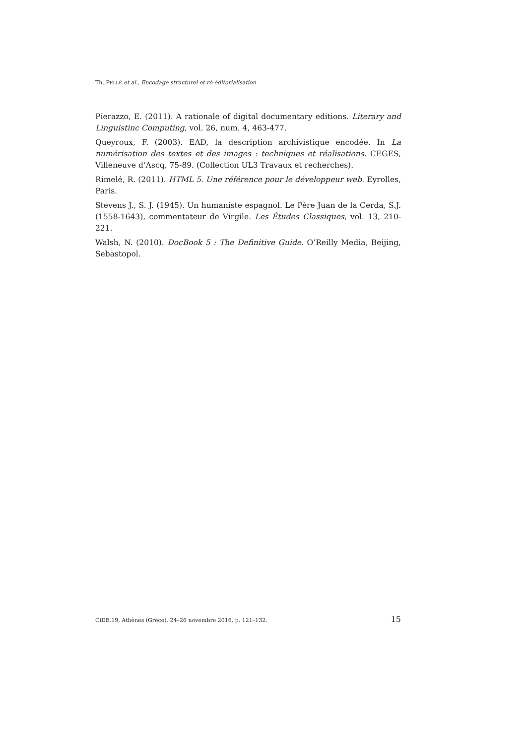Th. PELLÉ et al., Encodage structurel et ré-éditorialisation
Pierazzo, E. (2011). A rationale of digital documentary editions. Literary and Linguistinc Computing, vol. 26, num. 4, 463-477.
Queyroux, F. (2003). EAD, la description archivistique encodée. In La numérisation des textes et des images : techniques et réalisations. CEGES, Villeneuve d’Ascq, 75-89. (Collection UL3 Travaux et recherches).
Rimelé, R. (2011). HTML 5. Une référence pour le développeur web. Eyrolles, Paris.
Stevens J., S. J. (1945). Un humaniste espagnol. Le Père Juan de la Cerda, S.J. (1558-1643), commentateur de Virgile. Les Études Classiques, vol. 13, 210-221.
Walsh, N. (2010). DocBook 5 : The Definitive Guide. O’Reilly Media, Beijing, Sebastopol.
CiDE.19, Athènes (Grèce), 24–26 novembre 2016, p. 121–132. 15